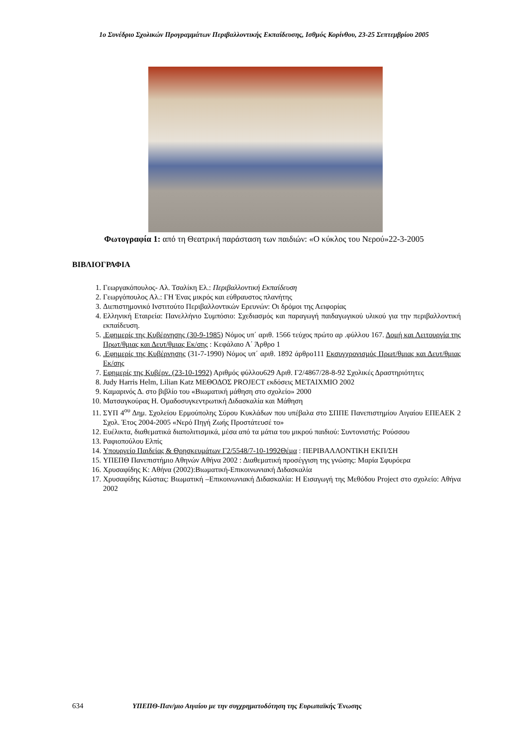1ο Συνέδριο Σχολικών Προγραμμάτων Περιβαλλοντικής Εκπαίδευσης, Ισθμός Κορίνθου, 23-25 Σεπτεμβρίου 2005
Φωτογραφία 1: από τη Θεατρική παράσταση των παιδιών: «Ο κύκλος του Νερού»22-3-2005
ΒΙΒΛΙΟΓΡΑΦΙΑ
1. Γεωργακόπουλος- Αλ. Τσαλίκη Ελ.: Περιβαλλοντική Εκπαίδευση
2. Γεωργόπουλος Αλ.: ΓΗ Ένας μικρός και εύθραυστος πλανήτης
3. Διεπιστημονικό Ινστιτούτο Περιβαλλοντικών Ερευνών: Οι δρόμοι της Αειφορίας
4. Ελληνική Εταιρεία: Πανελλήνιο Συμπόσιο: Σχεδιασμός και παραγωγή παιδαγωγικού υλικού για την περιβαλλοντική εκπαίδευση.
5. .Εφημερίς της Κυβέρνησης (30-9-1985) Νόμος υπ΄ αριθ. 1566 τεύχος πρώτο αρ .φύλλου 167. Δομή και Λειτουργία της Πρωτ/θμιας και Δευτ/θμιας Εκ/σης : Κεφάλαιο Α΄ Άρθρο 1
6. .Εφημερίς της Κυβέρνησης (31-7-1990) Νόμος υπ΄ αριθ. 1892 άρθρο111 Εκσυγχρονισμός Πρωτ/θμιας και Δευτ/θμιας Εκ/σης
7. Εφημερίς της Κυβέρν. (23-10-1992) Αριθμός φύλλου629 Αριθ. Γ2/4867/28-8-92 Σχολικές Δραστηριότητες
8. Judy Harris Helm, Lilian Katz ΜΕΘΟΔΟΣ PROJECT εκδόσεις ΜΕΤΑΙΧΜΙΟ 2002
9. Καμαρινός Δ. στο βιβλίο του «Βιωματική μάθηση στο σχολείο» 2000
10. Ματσαγκούρας Η. Ομαδοσυγκεντρωτική Διδασκαλία και Μάθηση
11. ΣΥΠ 4<sup>ου</sup> Δημ. Σχολείου Ερμούπολης Σύρου Κυκλάδων που υπέβαλα στο ΣΠΠΕ Πανεπιστημίου Αιγαίου ΕΠΕΑΕΚ 2 Σχολ. Έτος 2004-2005 «Νερό Πηγή Ζωής Προστάτευσέ το»
12. Ευέλικτα, διαθεματικά διαπολιτισμικά, μέσα από τα μάτια του μικρού παιδιού: Συντονιστής: Ρούσσου
13. Ραφιοπούλου Ελπίς
14. Υπουργείο Παιδείας & Θρησκευμάτων Γ2/5548/7-10-1992Θέμα : ΠΕΡΙΒΑΛΛΟΝΤΙΚΗ ΕΚΠ/ΣΗ
15. ΥΠΕΠΘ Πανεπιστήμιο Αθηνών Αθήνα 2002 : Διαθεματική προσέγγιση της γνώσης: Μαρία Σφυρόερα
16. Χρυσαφίδης Κ: Αθήνα (2002):Βιωματική-Επικοινωνιακή Διδασκαλία
17. Χρυσαφίδης Κώστας: Βιωματική –Επικοινωνιακή Διδασκαλία: Η Εισαγωγή της Μεθόδου Project στο σχολείο: Αθήνα 2002
634 ΥΠΕΠΘ-Παν/μιο Αιγαίου με την συγχρηματοδότηση της Ευρωπαϊκής Ένωσης